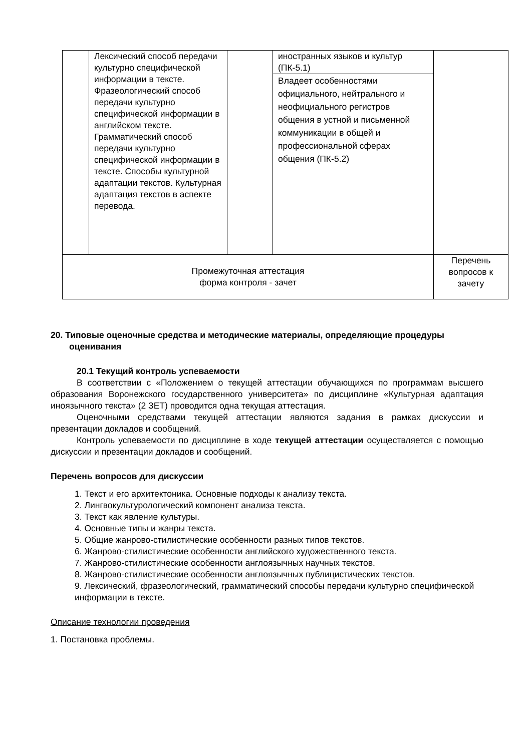| | Лексический способ передачи культурно специфической информации в тексте. Фразеологический способ передачи культурно специфической информации в английском тексте. Грамматический способ передачи культурно специфической информации в тексте. Способы культурной адаптации текстов. Культурная адаптация текстов в аспекте перевода. | | иностранных языков и культур (ПК-5.1) | |
| | | | Владеет особенностями официального, нейтрального и неофициального регистров общения в устной и письменной коммуникации в общей и профессиональной сферах общения (ПК-5.2) | |
| Промежуточная аттестация форма контроля - зачет | | | | Перечень вопросов к зачету |
20. Типовые оценочные средства и методические материалы, определяющие процедуры оценивания
20.1 Текущий контроль успеваемости
В соответствии с «Положением о текущей аттестации обучающихся по программам высшего образования Воронежского государственного университета» по дисциплине «Культурная адаптация иноязычного текста» (2 ЗЕТ) проводится одна текущая аттестация.
Оценочными средствами текущей аттестации являются задания в рамках дискуссии и презентации докладов и сообщений.
Контроль успеваемости по дисциплине в ходе текущей аттестации осуществляется с помощью дискуссии и презентации докладов и сообщений.
Перечень вопросов для дискуссии
1. Текст и его архитектоника. Основные подходы к анализу текста.
2. Лингвокультурологический компонент анализа текста.
3. Текст как явление культуры.
4. Основные типы и жанры текста.
5. Общие жанрово-стилистические особенности разных типов текстов.
6. Жанрово-стилистические особенности английского художественного текста.
7. Жанрово-стилистические особенности англоязычных научных текстов.
8. Жанрово-стилистические особенности англоязычных публицистических текстов.
9. Лексический, фразеологический, грамматический способы передачи культурно специфической информации в тексте.
Описание технологии проведения
1. Постановка проблемы.